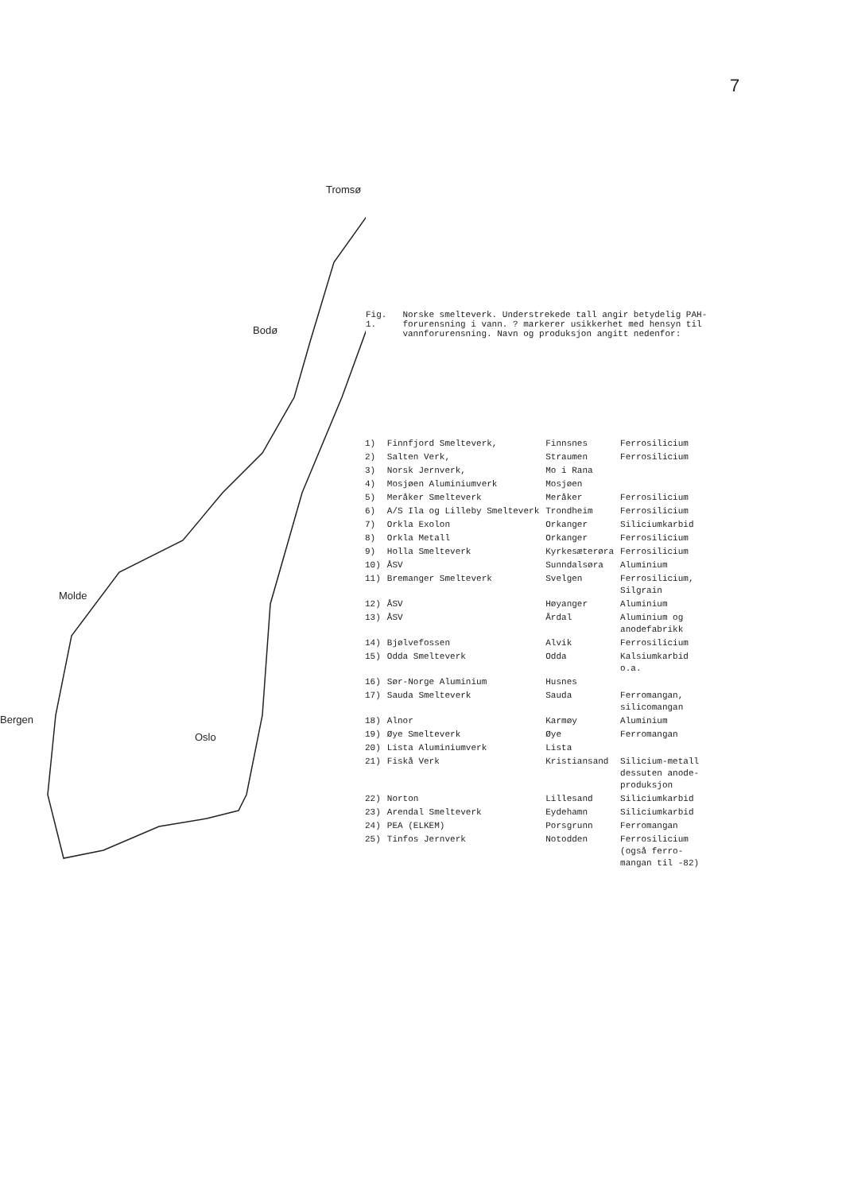7
Tromsø
Bodø
Molde
Bergen
Oslo
Fig. 1. Norske smelteverk. Understrekede tall angir betydelig PAH-forurensning i vann. ? markerer usikkerhet med hensyn til vannforurensning. Navn og produksjon angitt nedenfor:
| 1) | Finnfjord Smelteverk, | Finnsnes | Ferrosilicium |
| 2) | Salten Verk, | Straumen | Ferrosilicium |
| 3) | Norsk Jernverk, | Mo i Rana | |
| 4) | Mosjøen Aluminiumverk | Mosjøen | |
| 5) | Meråker Smelteverk | Meråker | Ferrosilicium |
| 6) | A/S Ila og Lilleby Smelteverk | Trondheim | Ferrosilicium |
| 7) | Orkla Exolon | Orkanger | Siliciumkarbid |
| 8) | Orkla Metall | Orkanger | Ferrosilicium |
| 9) | Holla Smelteverk | Kyrkesæterøra | Ferrosilicium |
| 10) | ÅSV | Sunndalsøra | Aluminium |
| 11) | Bremanger Smelteverk | Svelgen | Ferrosilicium, Silgrain |
| 12) | ÅSV | Høyanger | Aluminium |
| 13) | ÅSV | Årdal | Aluminium og anodefabrikk |
| 14) | Bjølvefossen | Alvik | Ferrosilicium |
| 15) | Odda Smelteverk | Odda | Kalsiumkarbid o.a. |
| 16) | Sør-Norge Aluminium | Husnes | |
| 17) | Sauda Smelteverk | Sauda | Ferromangan, silicomangan |
| 18) | Alnor | Karmøy | Aluminium |
| 19) | Øye Smelteverk | Øye | Ferromangan |
| 20) | Lista Aluminiumverk | Lista | |
| 21) | Fiskå Verk | Kristiansand | Silicium-metall dessuten anode- produksjon |
| 22) | Norton | Lillesand | Siliciumkarbid |
| 23) | Arendal Smelteverk | Eydehamn | Siliciumkarbid |
| 24) | PEA (ELKEM) | Porsgrunn | Ferromangan |
| 25) | Tinfos Jernverk | Notodden | Ferrosilicium (også ferro- mangan til -82) |